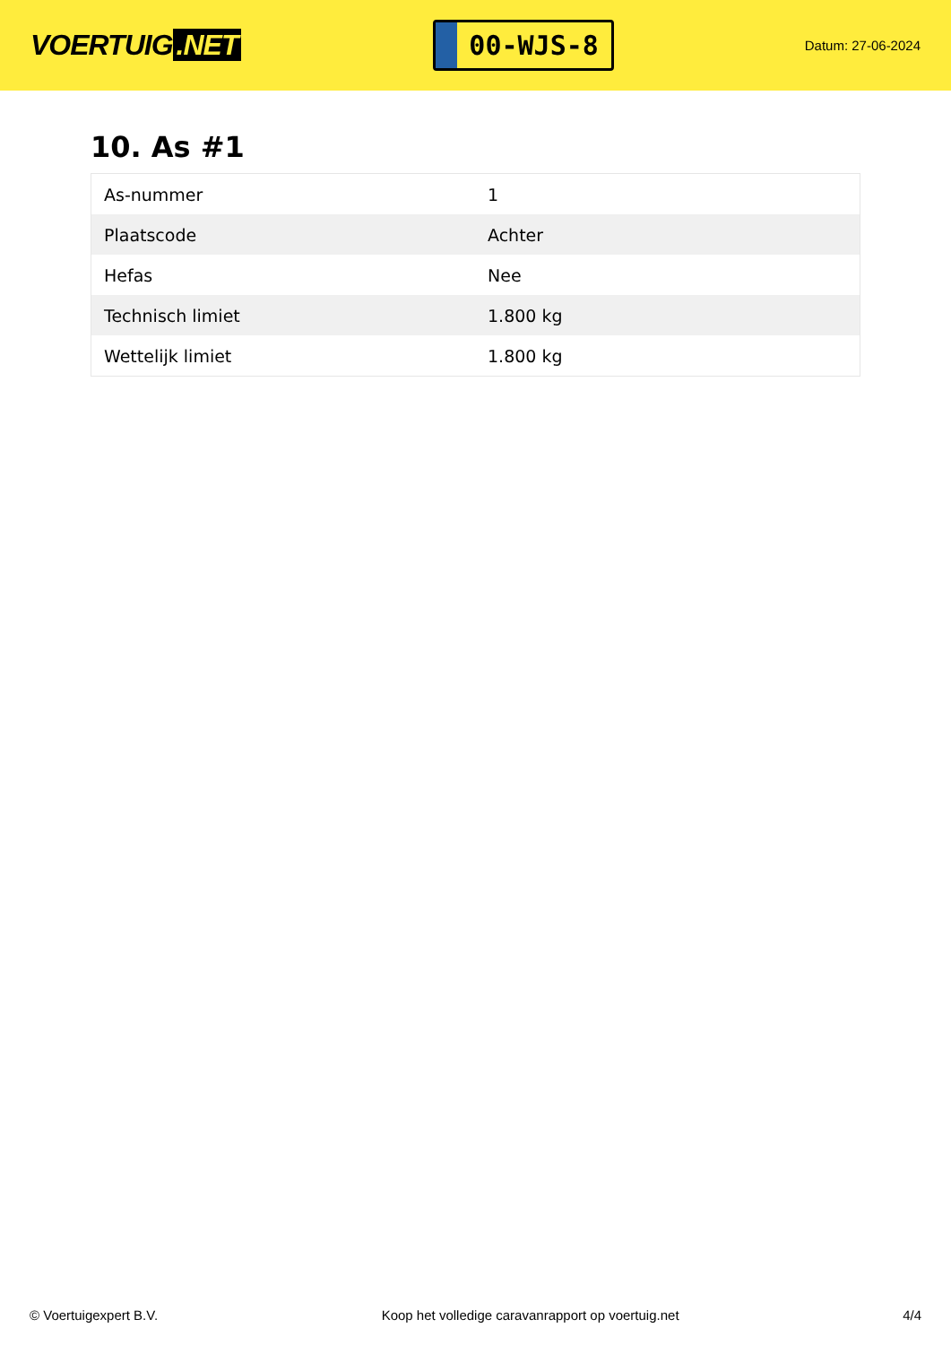VOERTUIG.NET
00-WJS-8
Datum: 27-06-2024
10. As #1
| As-nummer | 1 |
| Plaatscode | Achter |
| Hefas | Nee |
| Technisch limiet | 1.800 kg |
| Wettelijk limiet | 1.800 kg |
© Voertuigexpert B.V. Koop het volledige caravanrapport op voertuig.net 4/4